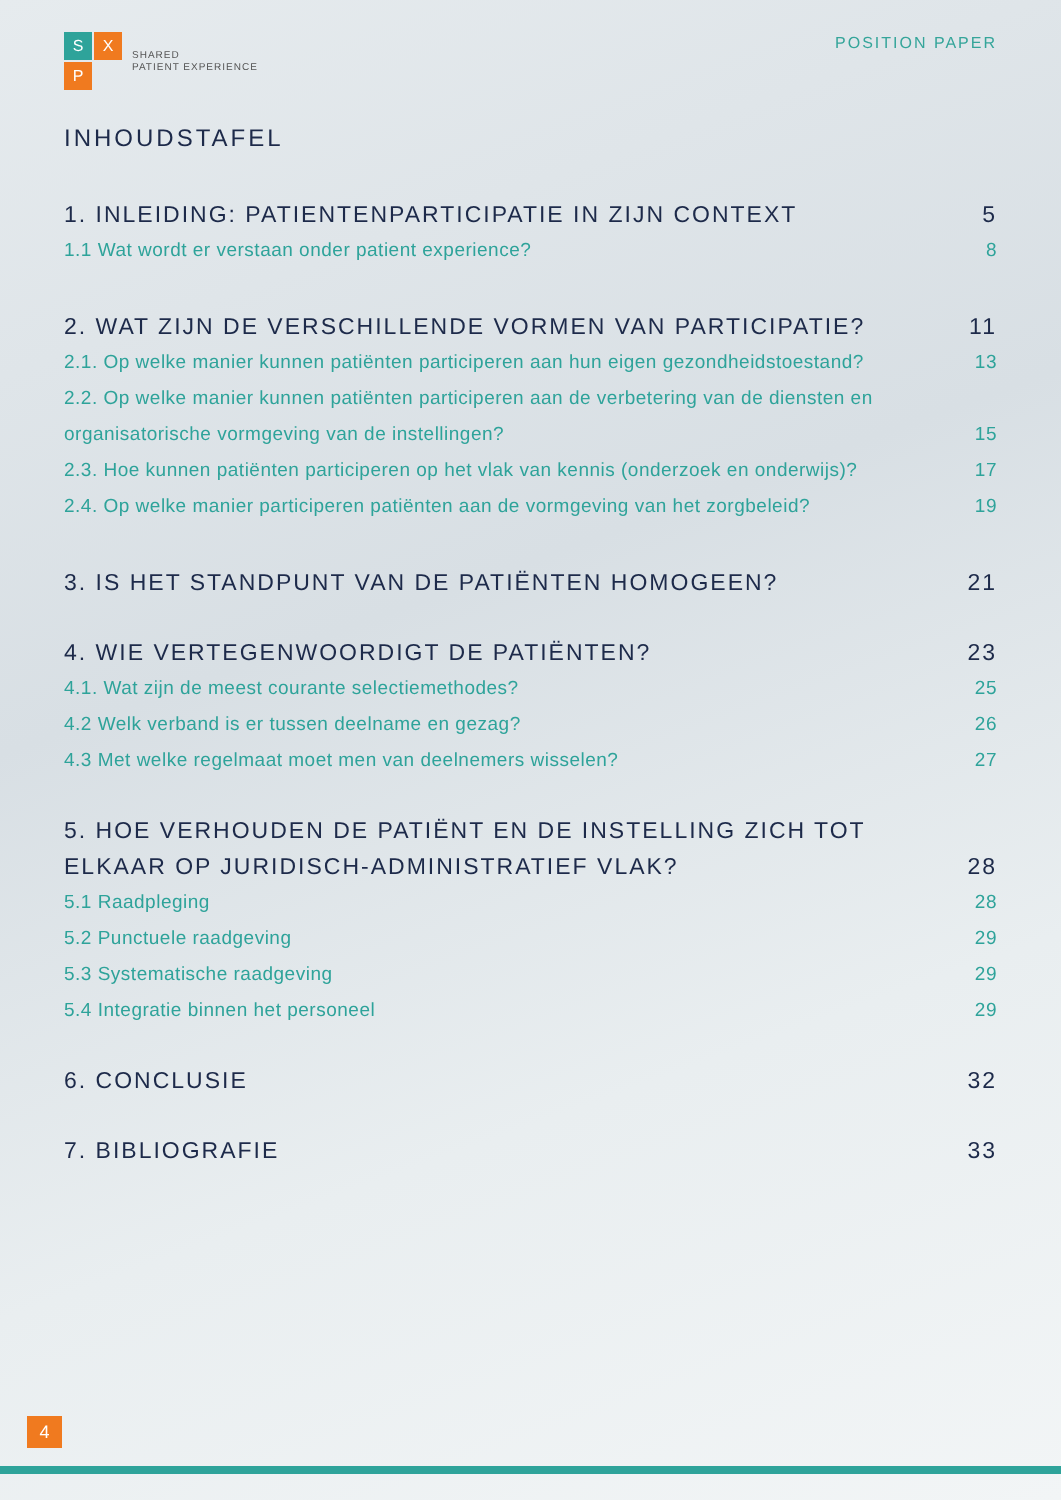S
X
P
SHARED
PATIENT EXPERIENCE
POSITION PAPER
INHOUDSTAFEL
1. INLEIDING: PATIENTENPARTICIPATIE IN ZIJN CONTEXT 5
1.1 Wat wordt er verstaan onder patient experience? 8
2. WAT ZIJN DE VERSCHILLENDE VORMEN VAN PARTICIPATIE? 11
2.1. Op welke manier kunnen patiënten participeren aan hun eigen gezondheidstoestand? 13
2.2. Op welke manier kunnen patiënten participeren aan de verbetering van de diensten en organisatorische vormgeving van de instellingen? 15
2.3. Hoe kunnen patiënten participeren op het vlak van kennis (onderzoek en onderwijs)? 17
2.4. Op welke manier participeren patiënten aan de vormgeving van het zorgbeleid? 19
3. IS HET STANDPUNT VAN DE PATIËNTEN HOMOGEEN? 21
4. WIE VERTEGENWOORDIGT DE PATIËNTEN? 23
4.1. Wat zijn de meest courante selectiemethodes? 25
4.2 Welk verband is er tussen deelname en gezag? 26
4.3 Met welke regelmaat moet men van deelnemers wisselen? 27
5. HOE VERHOUDEN DE PATIËNT EN DE INSTELLING ZICH TOT ELKAAR OP JURIDISCH-ADMINISTRATIEF VLAK? 28
5.1 Raadpleging 28
5.2 Punctuele raadgeving 29
5.3 Systematische raadgeving 29
5.4 Integratie binnen het personeel 29
6. CONCLUSIE 32
7. BIBLIOGRAFIE 33
4